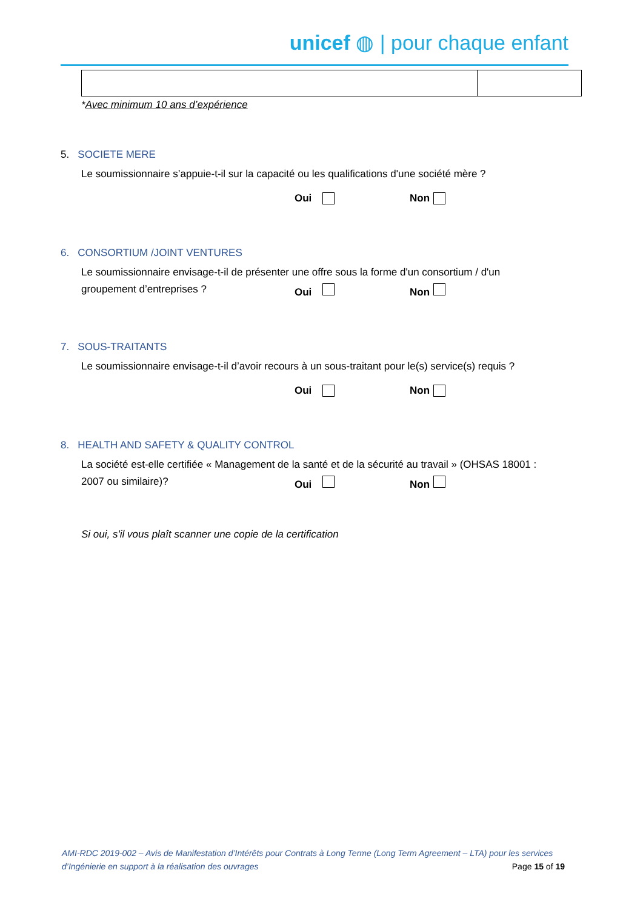unicef ◍ | pour chaque enfant
*Avec minimum 10 ans d’expérience
5. SOCIETE MERE
Le soumissionnaire s’appuie-t-il sur la capacité ou les qualifications d'une société mère ?
Oui Non
6. CONSORTIUM /JOINT VENTURES
Le soumissionnaire envisage-t-il de présenter une offre sous la forme d'un consortium / d'un
groupement d’entreprises ? Oui Non
7. SOUS-TRAITANTS
Le soumissionnaire envisage-t-il d’avoir recours à un sous-traitant pour le(s) service(s) requis ?
Oui Non
8. HEALTH AND SAFETY & QUALITY CONTROL
La société est-elle certifiée « Management de la santé et de la sécurité au travail » (OHSAS 18001 :
2007 ou similaire)? Oui Non
Si oui, s'il vous plaît scanner une copie de la certification
AMI-RDC 2019-002 – Avis de Manifestation d’Intérêts pour Contrats à Long Terme (Long Term Agreement – LTA) pour les services
d’Ingénierie en support à la réalisation des ouvrages Page 15 of 19